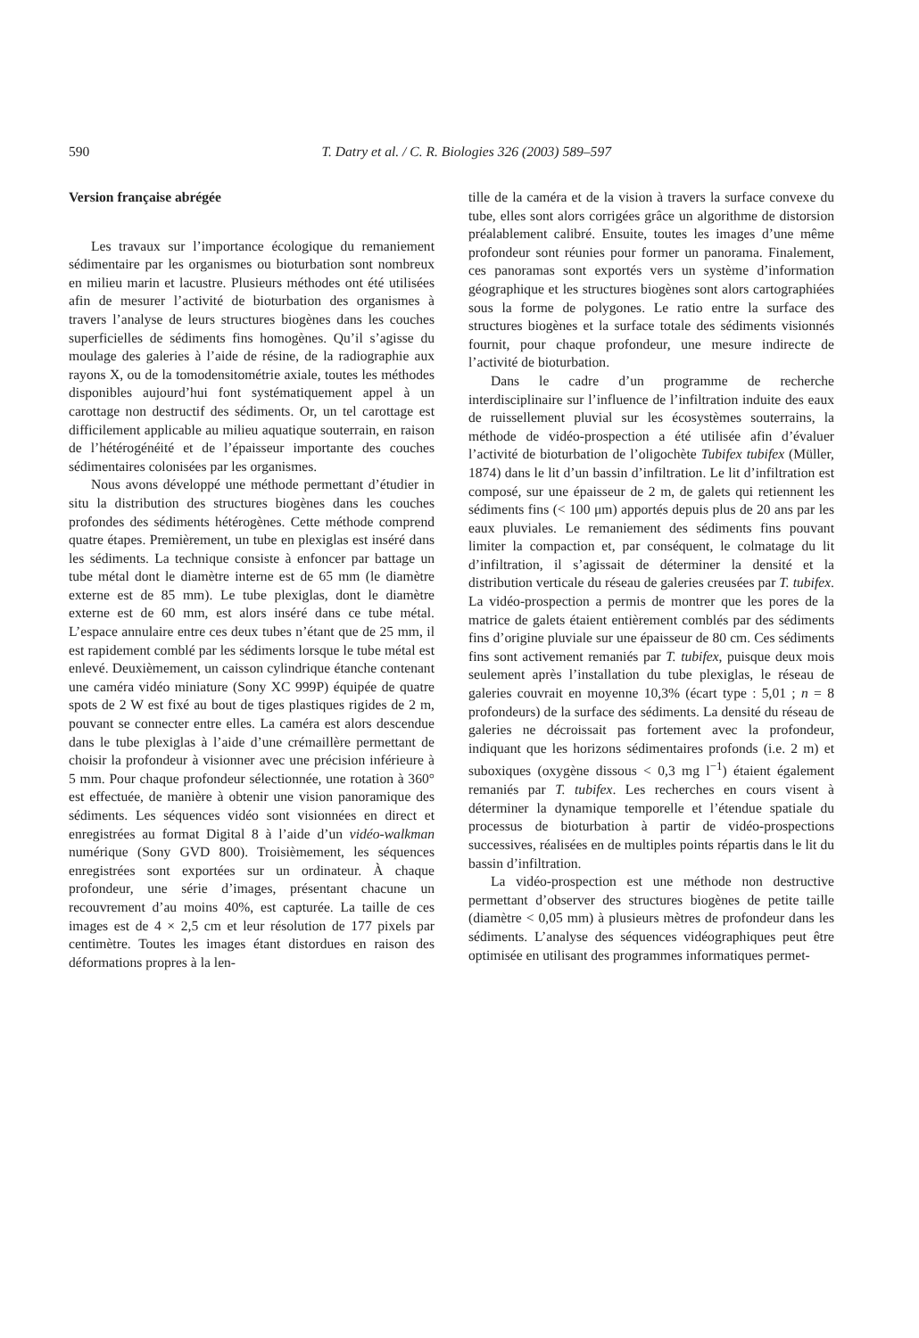590 T. Datry et al. / C. R. Biologies 326 (2003) 589–597
Version française abrégée
Les travaux sur l’importance écologique du remaniement sédimentaire par les organismes ou bioturbation sont nombreux en milieu marin et lacustre. Plusieurs méthodes ont été utilisées afin de mesurer l’activité de bioturbation des organismes à travers l’analyse de leurs structures biogènes dans les couches superficielles de sédiments fins homogènes. Qu’il s’agisse du moulage des galeries à l’aide de résine, de la radiographie aux rayons X, ou de la tomodensitométrie axiale, toutes les méthodes disponibles aujourd’hui font systématiquement appel à un carottage non destructif des sédiments. Or, un tel carottage est difficilement applicable au milieu aquatique souterrain, en raison de l’hétérogénéité et de l’épaisseur importante des couches sédimentaires colonisées par les organismes.
Nous avons développé une méthode permettant d’étudier in situ la distribution des structures biogènes dans les couches profondes des sédiments hétérogènes. Cette méthode comprend quatre étapes. Premièrement, un tube en plexiglas est inséré dans les sédiments. La technique consiste à enfoncer par battage un tube métal dont le diamètre interne est de 65 mm (le diamètre externe est de 85 mm). Le tube plexiglas, dont le diamètre externe est de 60 mm, est alors inséré dans ce tube métal. L’espace annulaire entre ces deux tubes n’étant que de 25 mm, il est rapidement comblé par les sédiments lorsque le tube métal est enlevé. Deuxièmement, un caisson cylindrique étanche contenant une caméra vidéo miniature (Sony XC 999P) équipée de quatre spots de 2 W est fixé au bout de tiges plastiques rigides de 2 m, pouvant se connecter entre elles. La caméra est alors descendue dans le tube plexiglas à l’aide d’une crémaillère permettant de choisir la profondeur à visionner avec une précision inférieure à 5 mm. Pour chaque profondeur sélectionnée, une rotation à 360° est effectuée, de manière à obtenir une vision panoramique des sédiments. Les séquences vidéo sont visionnées en direct et enregistrées au format Digital 8 à l’aide d’un vidéo-walkman numérique (Sony GVD 800). Troisièmement, les séquences enregistrées sont exportées sur un ordinateur. À chaque profondeur, une série d’images, présentant chacune un recouvrement d’au moins 40%, est capturée. La taille de ces images est de 4 × 2,5 cm et leur résolution de 177 pixels par centimètre. Toutes les images étant distordues en raison des déformations propres à la len-
tille de la caméra et de la vision à travers la surface convexe du tube, elles sont alors corrigées grâce un algorithme de distorsion préalablement calibré. Ensuite, toutes les images d’une même profondeur sont réunies pour former un panorama. Finalement, ces panoramas sont exportés vers un système d’information géographique et les structures biogènes sont alors cartographiées sous la forme de polygones. Le ratio entre la surface des structures biogènes et la surface totale des sédiments visionnés fournit, pour chaque profondeur, une mesure indirecte de l’activité de bioturbation.
Dans le cadre d’un programme de recherche interdisciplinaire sur l’influence de l’infiltration induite des eaux de ruissellement pluvial sur les écosystèmes souterrains, la méthode de vidéo-prospection a été utilisée afin d’évaluer l’activité de bioturbation de l’oligochète Tubifex tubifex (Müller, 1874) dans le lit d’un bassin d’infiltration. Le lit d’infiltration est composé, sur une épaisseur de 2 m, de galets qui retiennent les sédiments fins (< 100 μm) apportés depuis plus de 20 ans par les eaux pluviales. Le remaniement des sédiments fins pouvant limiter la compaction et, par conséquent, le colmatage du lit d’infiltration, il s’agissait de déterminer la densité et la distribution verticale du réseau de galeries creusées par T. tubifex. La vidéo-prospection a permis de montrer que les pores de la matrice de galets étaient entièrement comblés par des sédiments fins d’origine pluviale sur une épaisseur de 80 cm. Ces sédiments fins sont activement remaniés par T. tubifex, puisque deux mois seulement après l’installation du tube plexiglas, le réseau de galeries couvrait en moyenne 10,3% (écart type : 5,01 ; n = 8 profondeurs) de la surface des sédiments. La densité du réseau de galeries ne décroissait pas fortement avec la profondeur, indiquant que les horizons sédimentaires profonds (i.e. 2 m) et suboxiques (oxygène dissous < 0,3 mg l<sup>−1</sup>) étaient également remaniés par T. tubifex. Les recherches en cours visent à déterminer la dynamique temporelle et l’étendue spatiale du processus de bioturbation à partir de vidéo-prospections successives, réalisées en de multiples points répartis dans le lit du bassin d’infiltration.
La vidéo-prospection est une méthode non destructive permettant d’observer des structures biogènes de petite taille (diamètre < 0,05 mm) à plusieurs mètres de profondeur dans les sédiments. L’analyse des séquences vidéographiques peut être optimisée en utilisant des programmes informatiques permet-